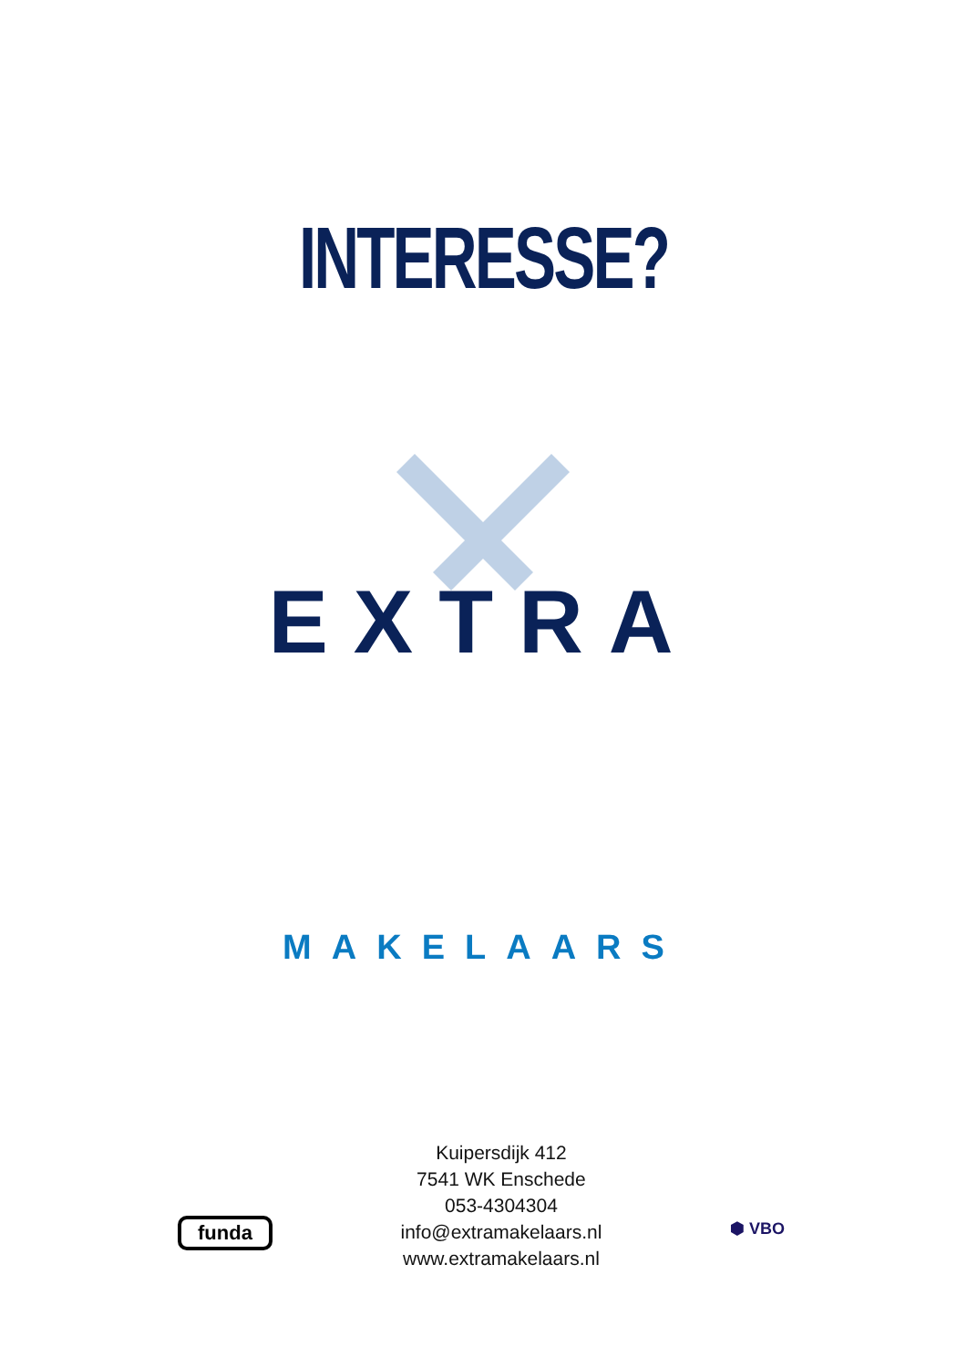INTERESSE?
EXTRA
MAKELAARS
funda
Kuipersdijk 412
7541 WK Enschede
053-4304304
info@extramakelaars.nl
www.extramakelaars.nl
⬢ VBO